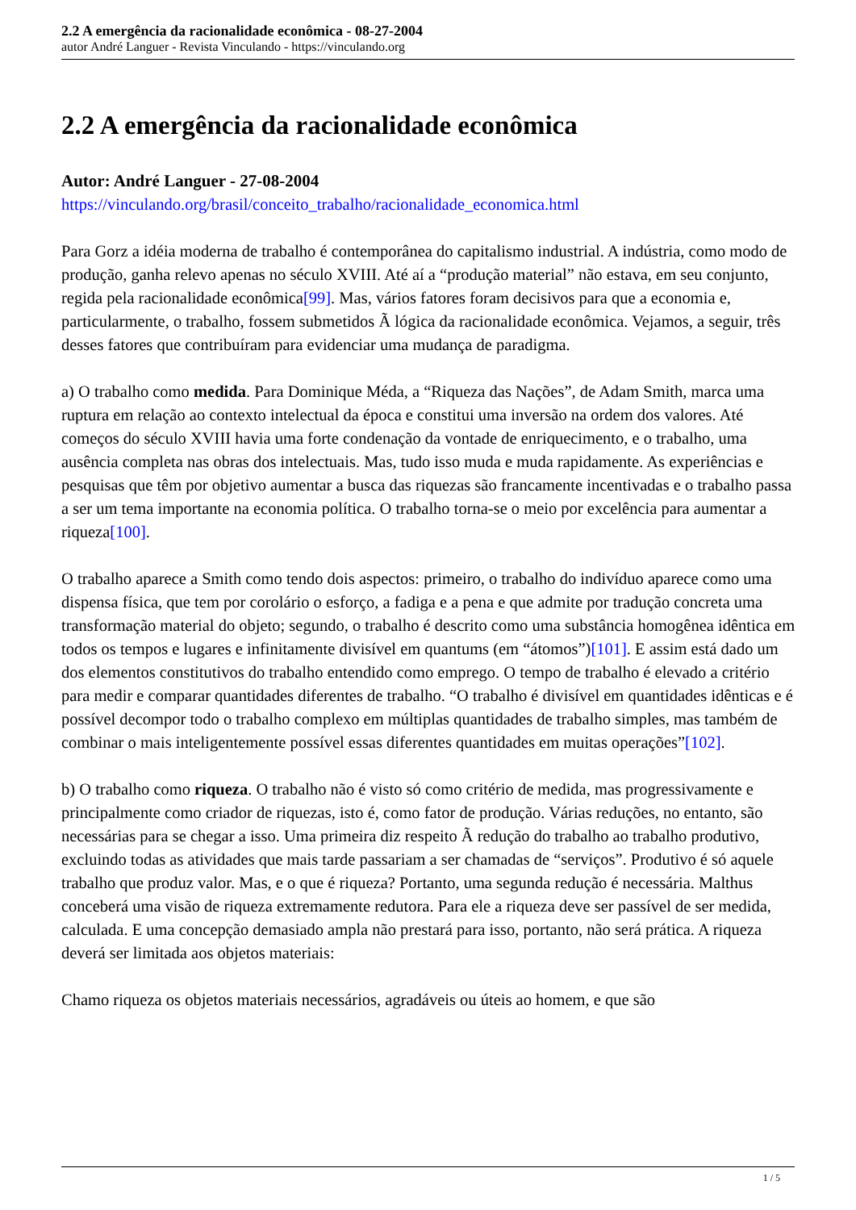2.2 A emergência da racionalidade econômica - 08-27-2004
autor André Languer - Revista Vinculando - https://vinculando.org
2.2 A emergência da racionalidade econômica
Autor: André Languer - 27-08-2004
https://vinculando.org/brasil/conceito_trabalho/racionalidade_economica.html
Para Gorz a idéia moderna de trabalho é contemporânea do capitalismo industrial. A indústria, como modo de produção, ganha relevo apenas no século XVIII. Até aí a “produção material” não estava, em seu conjunto, regida pela racionalidade econômica[99]. Mas, vários fatores foram decisivos para que a economia e, particularmente, o trabalho, fossem submetidos Ã lógica da racionalidade econômica. Vejamos, a seguir, três desses fatores que contribuíram para evidenciar uma mudança de paradigma.
a) O trabalho como medida. Para Dominique Méda, a “Riqueza das Nações”, de Adam Smith, marca uma ruptura em relação ao contexto intelectual da época e constitui uma inversão na ordem dos valores. Até começos do século XVIII havia uma forte condenação da vontade de enriquecimento, e o trabalho, uma ausência completa nas obras dos intelectuais. Mas, tudo isso muda e muda rapidamente. As experiências e pesquisas que têm por objetivo aumentar a busca das riquezas são francamente incentivadas e o trabalho passa a ser um tema importante na economia política. O trabalho torna-se o meio por excelência para aumentar a riqueza[100].
O trabalho aparece a Smith como tendo dois aspectos: primeiro, o trabalho do indivíduo aparece como uma dispensa física, que tem por corolário o esforço, a fadiga e a pena e que admite por tradução concreta uma transformação material do objeto; segundo, o trabalho é descrito como uma substância homogênea idêntica em todos os tempos e lugares e infinitamente divisível em quantums (em “átomos”)[101]. E assim está dado um dos elementos constitutivos do trabalho entendido como emprego. O tempo de trabalho é elevado a critério para medir e comparar quantidades diferentes de trabalho. “O trabalho é divisível em quantidades idênticas e é possível decompor todo o trabalho complexo em múltiplas quantidades de trabalho simples, mas também de combinar o mais inteligentemente possível essas diferentes quantidades em muitas operações”[102].
b) O trabalho como riqueza. O trabalho não é visto só como critério de medida, mas progressivamente e principalmente como criador de riquezas, isto é, como fator de produção. Várias reduções, no entanto, são necessárias para se chegar a isso. Uma primeira diz respeito Ã redução do trabalho ao trabalho produtivo, excluindo todas as atividades que mais tarde passariam a ser chamadas de “serviços”. Produtivo é só aquele trabalho que produz valor. Mas, e o que é riqueza? Portanto, uma segunda redução é necessária. Malthus conceberá uma visão de riqueza extremamente redutora. Para ele a riqueza deve ser passível de ser medida, calculada. E uma concepção demasiado ampla não prestará para isso, portanto, não será prática. A riqueza deverá ser limitada aos objetos materiais:
Chamo riqueza os objetos materiais necessários, agradáveis ou úteis ao homem, e que são
1 / 5